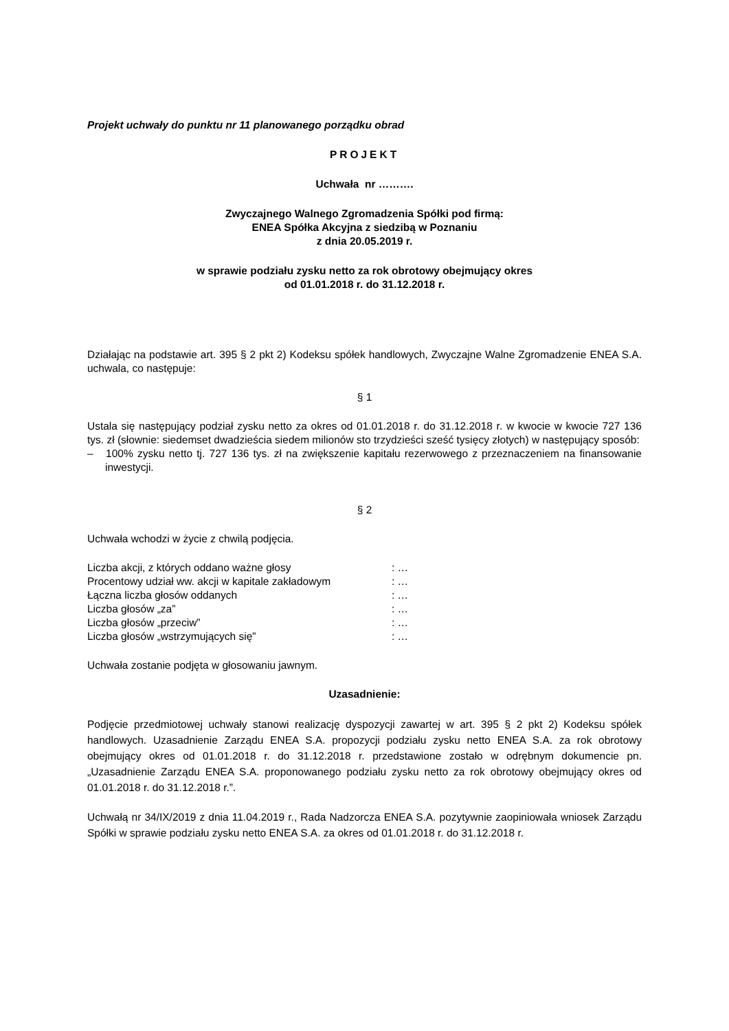Projekt uchwały do punktu nr 11 planowanego porządku obrad
PROJEKT
Uchwała nr ……….
Zwyczajnego Walnego Zgromadzenia Spółki pod firmą:
ENEA Spółka Akcyjna z siedzibą w Poznaniu
z dnia 20.05.2019 r.
w sprawie podziału zysku netto za rok obrotowy obejmujący okres
od 01.01.2018 r. do 31.12.2018 r.
Działając na podstawie art. 395 § 2 pkt 2) Kodeksu spółek handlowych, Zwyczajne Walne Zgromadzenie ENEA S.A. uchwala, co następuje:
§ 1
Ustala się następujący podział zysku netto za okres od 01.01.2018 r. do 31.12.2018 r. w kwocie w kwocie 727 136 tys. zł (słownie: siedemset dwadzieścia siedem milionów sto trzydzieści sześć tysięcy złotych) w następujący sposób:
– 100% zysku netto tj. 727 136 tys. zł na zwiększenie kapitału rezerwowego z przeznaczeniem na finansowanie inwestycji.
§ 2
Uchwała wchodzi w życie z chwilą podjęcia.
| Liczba akcji, z których oddano ważne głosy | : … |
| Procentowy udział ww. akcji w kapitale zakładowym | : … |
| Łączna liczba głosów oddanych | : … |
| Liczba głosów „za” | : … |
| Liczba głosów „przeciw” | : … |
| Liczba głosów „wstrzymujących się” | : … |
Uchwała zostanie podjęta w głosowaniu jawnym.
Uzasadnienie:
Podjęcie przedmiotowej uchwały stanowi realizację dyspozycji zawartej w art. 395 § 2 pkt 2) Kodeksu spółek handlowych. Uzasadnienie Zarządu ENEA S.A. propozycji podziału zysku netto ENEA S.A. za rok obrotowy obejmujący okres od 01.01.2018 r. do 31.12.2018 r. przedstawione zostało w odrębnym dokumencie pn. „Uzasadnienie Zarządu ENEA S.A. proponowanego podziału zysku netto za rok obrotowy obejmujący okres od 01.01.2018 r. do 31.12.2018 r.”.
Uchwałą nr 34/IX/2019 z dnia 11.04.2019 r., Rada Nadzorcza ENEA S.A. pozytywnie zaopiniowała wniosek Zarządu Spółki w sprawie podziału zysku netto ENEA S.A. za okres od 01.01.2018 r. do 31.12.2018 r.